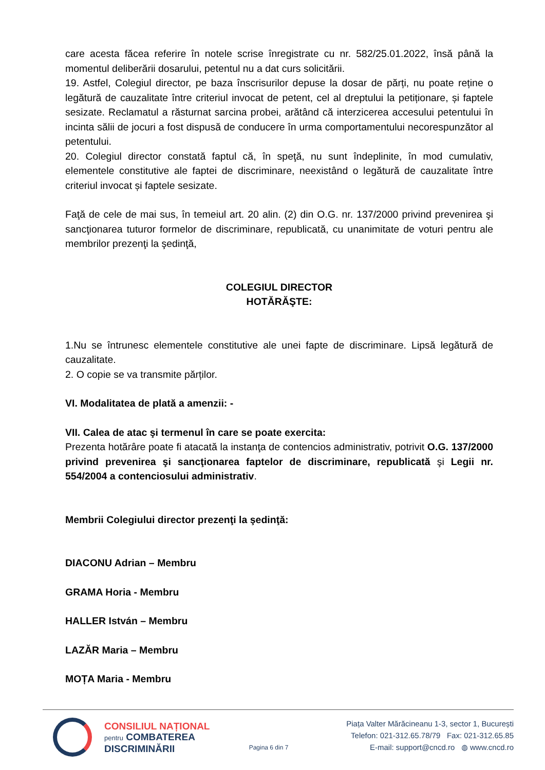care acesta făcea referire în notele scrise înregistrate cu nr. 582/25.01.2022, însă până la momentul deliberării dosarului, petentul nu a dat curs solicitării.
19. Astfel, Colegiul director, pe baza înscrisurilor depuse la dosar de părți, nu poate reține o legătură de cauzalitate între criteriul invocat de petent, cel al dreptului la petiționare, și faptele sesizate. Reclamatul a răsturnat sarcina probei, arătând că interzicerea accesului petentului în incinta sălii de jocuri a fost dispusă de conducere în urma comportamentului necorespunzător al petentului.
20. Colegiul director constată faptul că, în speţă, nu sunt îndeplinite, în mod cumulativ, elementele constitutive ale faptei de discriminare, neexistând o legătură de cauzalitate între criteriul invocat și faptele sesizate.
Faţă de cele de mai sus, în temeiul art. 20 alin. (2) din O.G. nr. 137/2000 privind prevenirea şi sancţionarea tuturor formelor de discriminare, republicată, cu unanimitate de voturi pentru ale membrilor prezenţi la şedinţă,
COLEGIUL DIRECTOR
HOTĂRĂŞTE:
1.Nu se întrunesc elementele constitutive ale unei fapte de discriminare. Lipsă legătură de cauzalitate.
2. O copie se va transmite părților.
VI. Modalitatea de plată a amenzii: -
VII. Calea de atac şi termenul în care se poate exercita:
Prezenta hotărâre poate fi atacată la instanţa de contencios administrativ, potrivit O.G. 137/2000 privind prevenirea şi sancţionarea faptelor de discriminare, republicată şi Legii nr. 554/2004 a contenciosului administrativ.
Membrii Colegiului director prezenţi la şedinţă:
DIACONU Adrian – Membru
GRAMA Horia - Membru
HALLER István – Membru
LAZĂR Maria – Membru
MOȚA Maria - Membru
CONSILIUL NAȚIONAL
pentru COMBATEREA
DISCRIMINĂRII
Pagina 6 din 7
Piața Valter Mărăcineanu 1-3, sector 1, București
Telefon: 021-312.65.78/79 Fax: 021-312.65.85
E-mail: support@cncd.ro ◍ www.cncd.ro